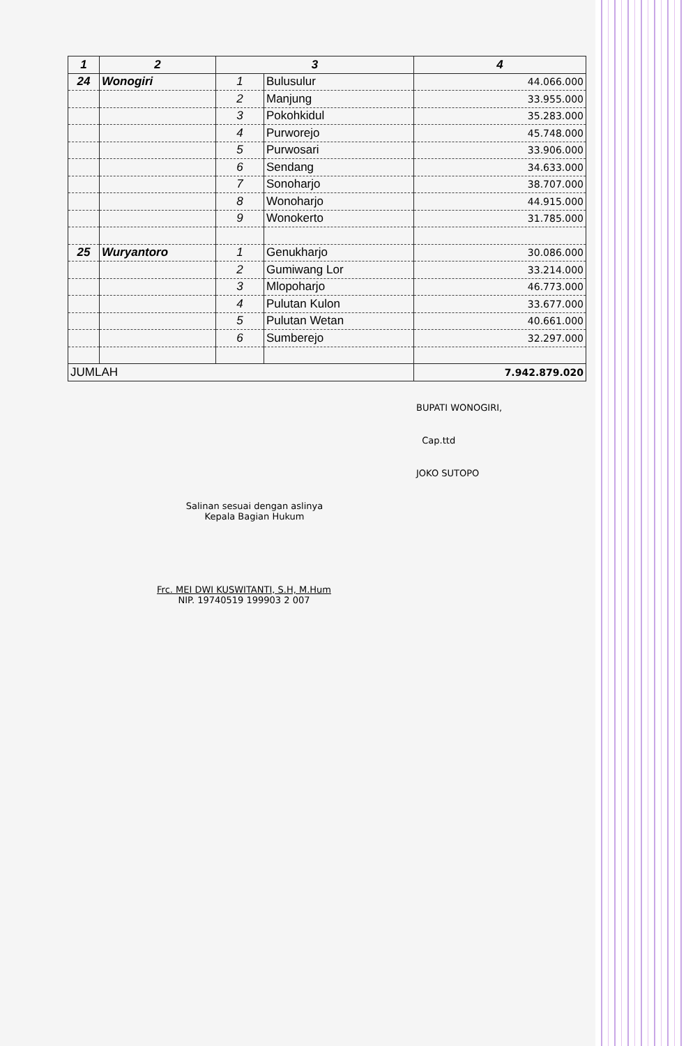| 1 | 2 | 3 | | 4 |
| --- | --- | --- | --- | --- |
| 24 | Wonogiri | 1 | Bulusulur | 44.066.000 |
| | | 2 | Manjung | 33.955.000 |
| | | 3 | Pokohkidul | 35.283.000 |
| | | 4 | Purworejo | 45.748.000 |
| | | 5 | Purwosari | 33.906.000 |
| | | 6 | Sendang | 34.633.000 |
| | | 7 | Sonoharjo | 38.707.000 |
| | | 8 | Wonoharjo | 44.915.000 |
| | | 9 | Wonokerto | 31.785.000 |
| 25 | Wuryantoro | 1 | Genukharjo | 30.086.000 |
| | | 2 | Gumiwang Lor | 33.214.000 |
| | | 3 | Mlopoharjo | 46.773.000 |
| | | 4 | Pulutan Kulon | 33.677.000 |
| | | 5 | Pulutan Wetan | 40.661.000 |
| | | 6 | Sumberejo | 32.297.000 |
| JUMLAH | | | | 7.942.879.020 |
BUPATI WONOGIRI,
Cap.ttd
JOKO SUTOPO
Salinan sesuai dengan aslinya
Kepala Bagian Hukum
Frc. MEI DWI KUSWITANTI, S.H, M.Hum
NIP. 19740519 199903 2 007